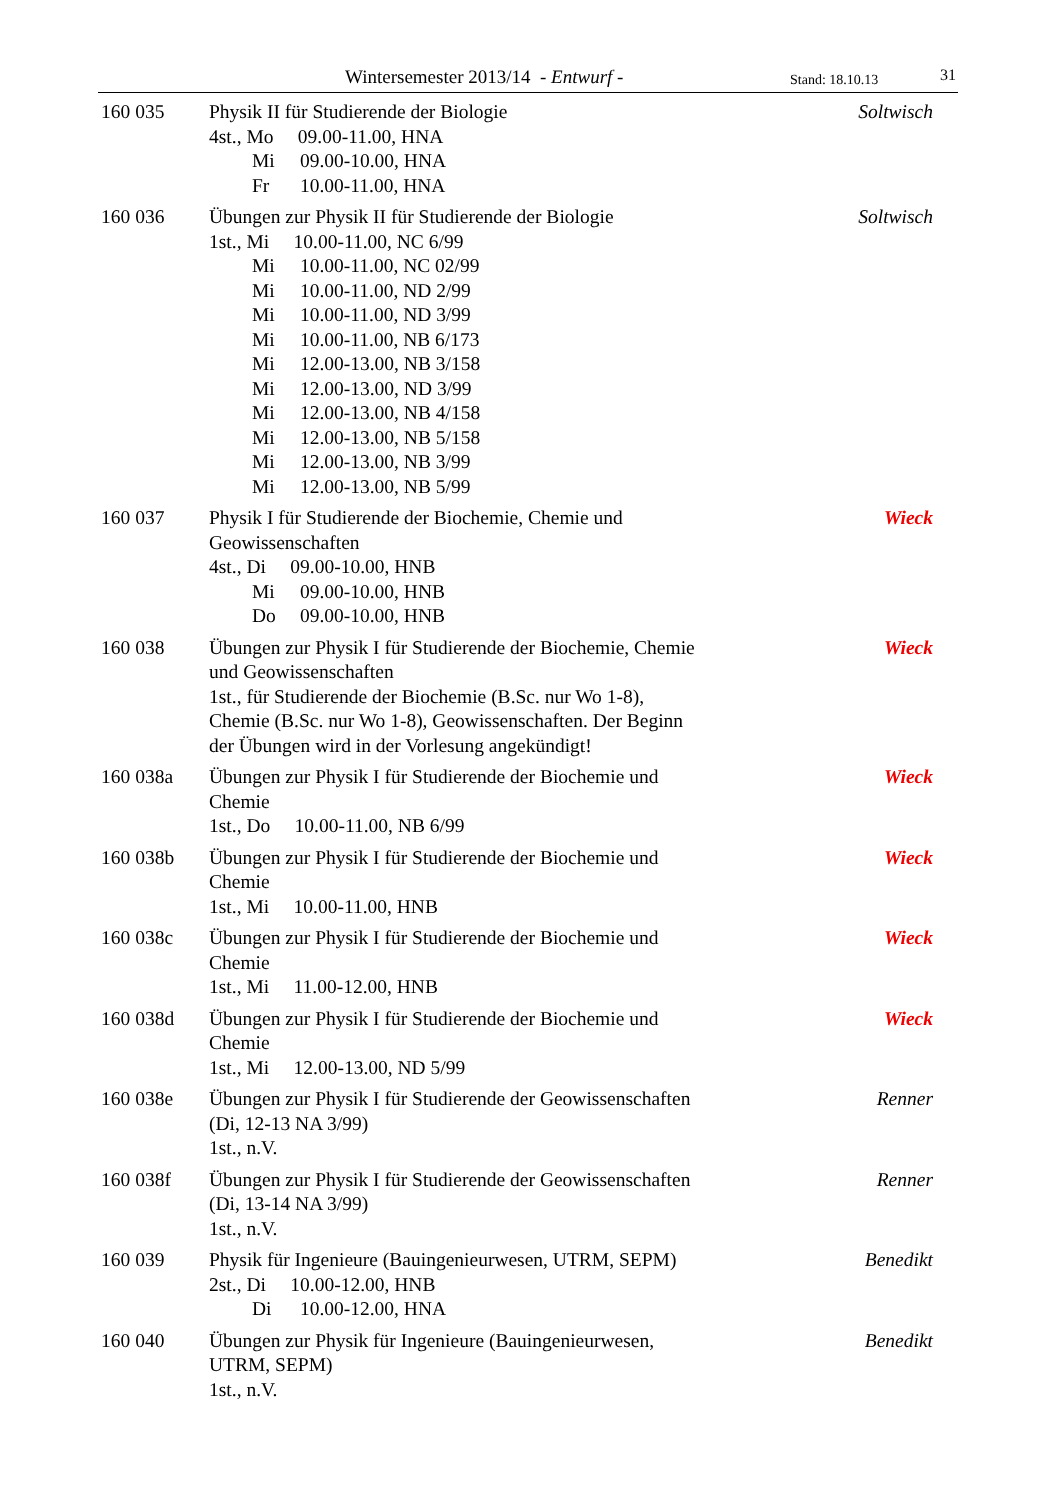Wintersemester 2013/14 - Entwurf - Stand: 18.10.13 31
160 035 Physik II für Studierende der Biologie
4st., Mo 09.00-11.00, HNA
Mi 09.00-10.00, HNA
Fr 10.00-11.00, HNA
Soltwisch
160 036 Übungen zur Physik II für Studierende der Biologie
1st., Mi 10.00-11.00, NC 6/99
Mi 10.00-11.00, NC 02/99
Mi 10.00-11.00, ND 2/99
Mi 10.00-11.00, ND 3/99
Mi 10.00-11.00, NB 6/173
Mi 12.00-13.00, NB 3/158
Mi 12.00-13.00, ND 3/99
Mi 12.00-13.00, NB 4/158
Mi 12.00-13.00, NB 5/158
Mi 12.00-13.00, NB 3/99
Mi 12.00-13.00, NB 5/99
Soltwisch
160 037 Physik I für Studierende der Biochemie, Chemie und
Geowissenschaften
4st., Di 09.00-10.00, HNB
Mi 09.00-10.00, HNB
Do 09.00-10.00, HNB
Wieck
160 038 Übungen zur Physik I für Studierende der Biochemie, Chemie
und Geowissenschaften
1st., für Studierende der Biochemie (B.Sc. nur Wo 1-8),
Chemie (B.Sc. nur Wo 1-8), Geowissenschaften. Der Beginn
der Übungen wird in der Vorlesung angekündigt!
Wieck
160 038a Übungen zur Physik I für Studierende der Biochemie und
Chemie
1st., Do 10.00-11.00, NB 6/99
Wieck
160 038b Übungen zur Physik I für Studierende der Biochemie und
Chemie
1st., Mi 10.00-11.00, HNB
Wieck
160 038c Übungen zur Physik I für Studierende der Biochemie und
Chemie
1st., Mi 11.00-12.00, HNB
Wieck
160 038d Übungen zur Physik I für Studierende der Biochemie und
Chemie
1st., Mi 12.00-13.00, ND 5/99
Wieck
160 038e Übungen zur Physik I für Studierende der Geowissenschaften
(Di, 12-13 NA 3/99)
1st., n.V.
Renner
160 038f Übungen zur Physik I für Studierende der Geowissenschaften
(Di, 13-14 NA 3/99)
1st., n.V.
Renner
160 039 Physik für Ingenieure (Bauingenieurwesen, UTRM, SEPM)
2st., Di 10.00-12.00, HNB
Di 10.00-12.00, HNA
Benedikt
160 040 Übungen zur Physik für Ingenieure (Bauingenieurwesen,
UTRM, SEPM)
1st., n.V.
Benedikt